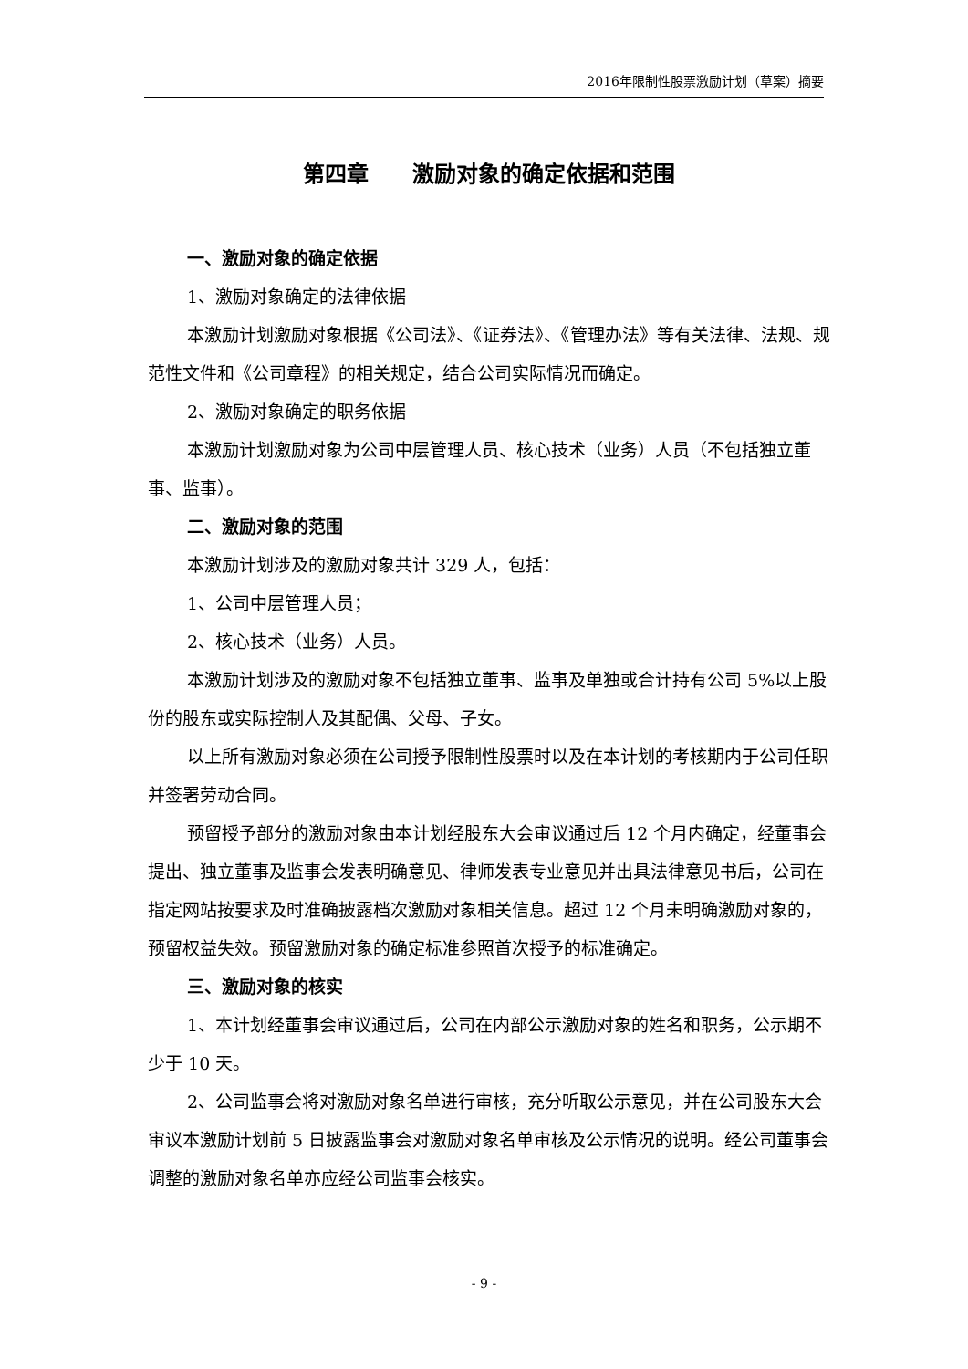2016年限制性股票激励计划（草案）摘要
第四章　　激励对象的确定依据和范围
一、激励对象的确定依据
1、激励对象确定的法律依据
本激励计划激励对象根据《公司法》、《证券法》、《管理办法》等有关法律、法规、规范性文件和《公司章程》的相关规定，结合公司实际情况而确定。
2、激励对象确定的职务依据
本激励计划激励对象为公司中层管理人员、核心技术（业务）人员（不包括独立董事、监事）。
二、激励对象的范围
本激励计划涉及的激励对象共计 329 人，包括：
1、公司中层管理人员；
2、核心技术（业务）人员。
本激励计划涉及的激励对象不包括独立董事、监事及单独或合计持有公司 5%以上股份的股东或实际控制人及其配偶、父母、子女。
以上所有激励对象必须在公司授予限制性股票时以及在本计划的考核期内于公司任职并签署劳动合同。
预留授予部分的激励对象由本计划经股东大会审议通过后 12 个月内确定，经董事会提出、独立董事及监事会发表明确意见、律师发表专业意见并出具法律意见书后，公司在指定网站按要求及时准确披露档次激励对象相关信息。超过 12 个月未明确激励对象的，预留权益失效。预留激励对象的确定标准参照首次授予的标准确定。
三、激励对象的核实
1、本计划经董事会审议通过后，公司在内部公示激励对象的姓名和职务，公示期不少于 10 天。
2、公司监事会将对激励对象名单进行审核，充分听取公示意见，并在公司股东大会审议本激励计划前 5 日披露监事会对激励对象名单审核及公示情况的说明。经公司董事会调整的激励对象名单亦应经公司监事会核实。
- 9 -